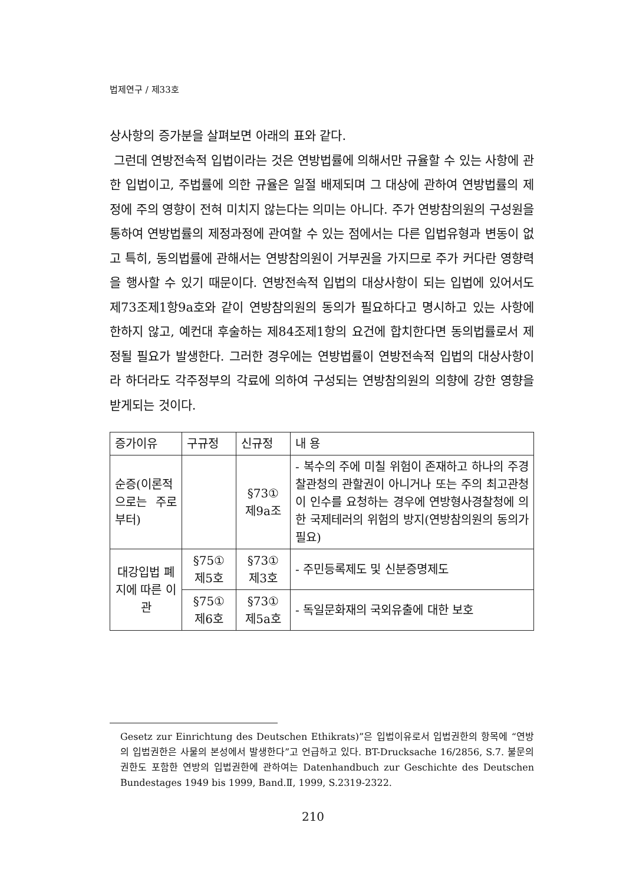법제연구 / 제33호
상사항의 증가분을 살펴보면 아래의 표와 같다.
그런데 연방전속적 입법이라는 것은 연방법률에 의해서만 규율할 수 있는 사항에 관한 입법이고, 주법률에 의한 규율은 일절 배제되며 그 대상에 관하여 연방법률의 제정에 주의 영향이 전혀 미치지 않는다는 의미는 아니다. 주가 연방참의원의 구성원을 통하여 연방법률의 제정과정에 관여할 수 있는 점에서는 다른 입법유형과 변동이 없고 특히, 동의법률에 관해서는 연방참의원이 거부권을 가지므로 주가 커다란 영향력을 행사할 수 있기 때문이다. 연방전속적 입법의 대상사항이 되는 입법에 있어서도 제73조제1항9a호와 같이 연방참의원의 동의가 필요하다고 명시하고 있는 사항에 한하지 않고, 예컨대 후술하는 제84조제1항의 요건에 합치한다면 동의법률로서 제정될 필요가 발생한다. 그러한 경우에는 연방법률이 연방전속적 입법의 대상사항이라 하더라도 각주정부의 각료에 의하여 구성되는 연방참의원의 의향에 강한 영향을 받게되는 것이다.
| 증가이유 | 구규정 | 신규정 | 내 용 |
| --- | --- | --- | --- |
| 순증(이론적으로는 주로부터) | | §73① 제9a조 | - 복수의 주에 미칠 위험이 존재하고 하나의 주경찰관청의 관할권이 아니거나 또는 주의 최고관청이 인수를 요청하는 경우에 연방형사경찰청에 의한 국제테러의 위험의 방지(연방참의원의 동의가 필요) |
| 대강입법 폐지에 따른 이관 | §75① 제5호 | §73① 제3호 | - 주민등록제도 및 신분증명제도 |
| | §75① 제6호 | §73① 제5a호 | - 독일문화재의 국외유출에 대한 보호 |
Gesetz zur Einrichtung des Deutschen Ethikrats)”은 입법이유로서 입법권한의 항목에 “연방의 입법권한은 사물의 본성에서 발생한다”고 언급하고 있다. BT-Drucksache 16/2856, S.7. 불문의 권한도 포함한 연방의 입법권한에 관하여는 Datenhandbuch zur Geschichte des Deutschen Bundestages 1949 bis 1999, Band.Ⅱ, 1999, S.2319-2322.
210